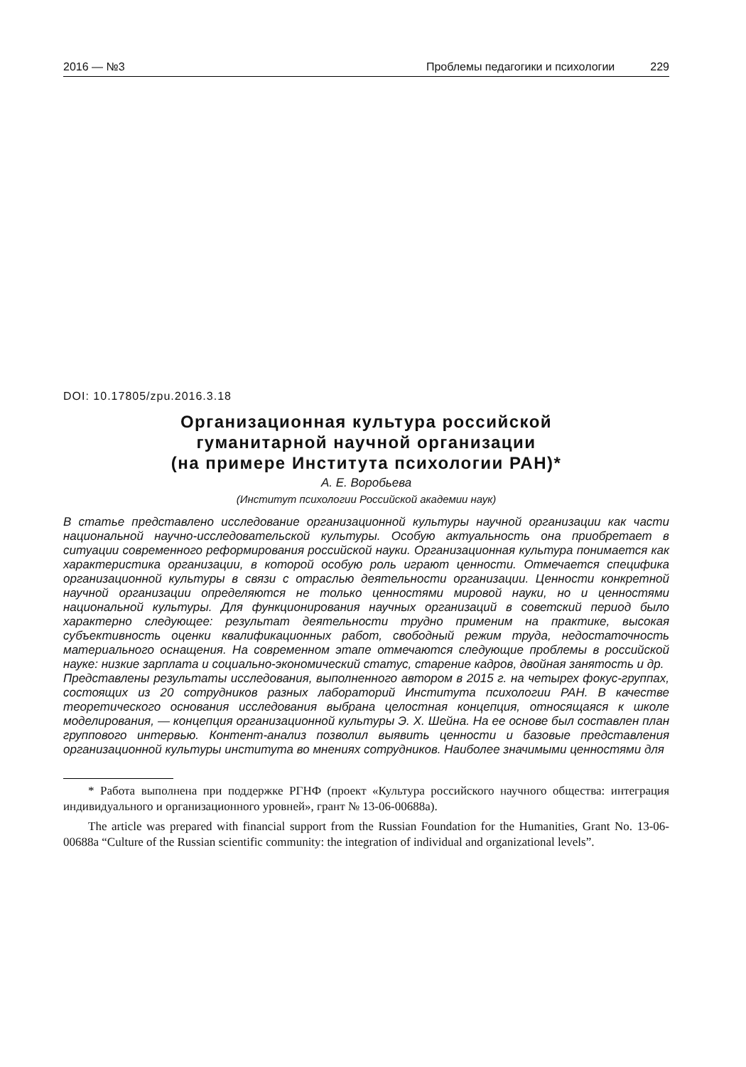2016 — №3 Проблемы педагогики и психологии 229
DOI: 10.17805/zpu.2016.3.18
Организационная культура российской
гуманитарной научной организации
(на примере Института психологии РАН)*
А. Е. Воробьева
(Институт психологии Российской академии наук)
В статье представлено исследование организационной культуры научной организации как части национальной научно-исследовательской культуры. Особую актуальность она приобретает в ситуации современного реформирования российской науки. Организационная культура понимается как характеристика организации, в которой особую роль играют ценности. Отмечается специфика организационной культуры в связи с отраслью деятельности организации. Ценности конкретной научной организации определяются не только ценностями мировой науки, но и ценностями национальной культуры. Для функционирования научных организаций в советский период было характерно следующее: результат деятельности трудно применим на практике, высокая субъективность оценки квалификационных работ, свободный режим труда, недостаточность материального оснащения. На современном этапе отмечаются следующие проблемы в российской науке: низкие зарплата и социально-экономический статус, старение кадров, двойная занятость и др.
Представлены результаты исследования, выполненного автором в 2015 г. на четырех фокус-группах, состоящих из 20 сотрудников разных лабораторий Института психологии РАН. В качестве теоретического основания исследования выбрана целостная концепция, относящаяся к школе моделирования, — концепция организационной культуры Э. Х. Шейна. На ее основе был составлен план группового интервью. Контент-анализ позволил выявить ценности и базовые представления организационной культуры института во мнениях сотрудников. Наиболее значимыми ценностями для
* Работа выполнена при поддержке РГНФ (проект «Культура российского научного общества: интеграция индивидуального и организационного уровней», грант № 13-06-00688а).
The article was prepared with financial support from the Russian Foundation for the Humanities, Grant No. 13-06-00688a “Culture of the Russian scientific community: the integration of individual and organizational levels”.